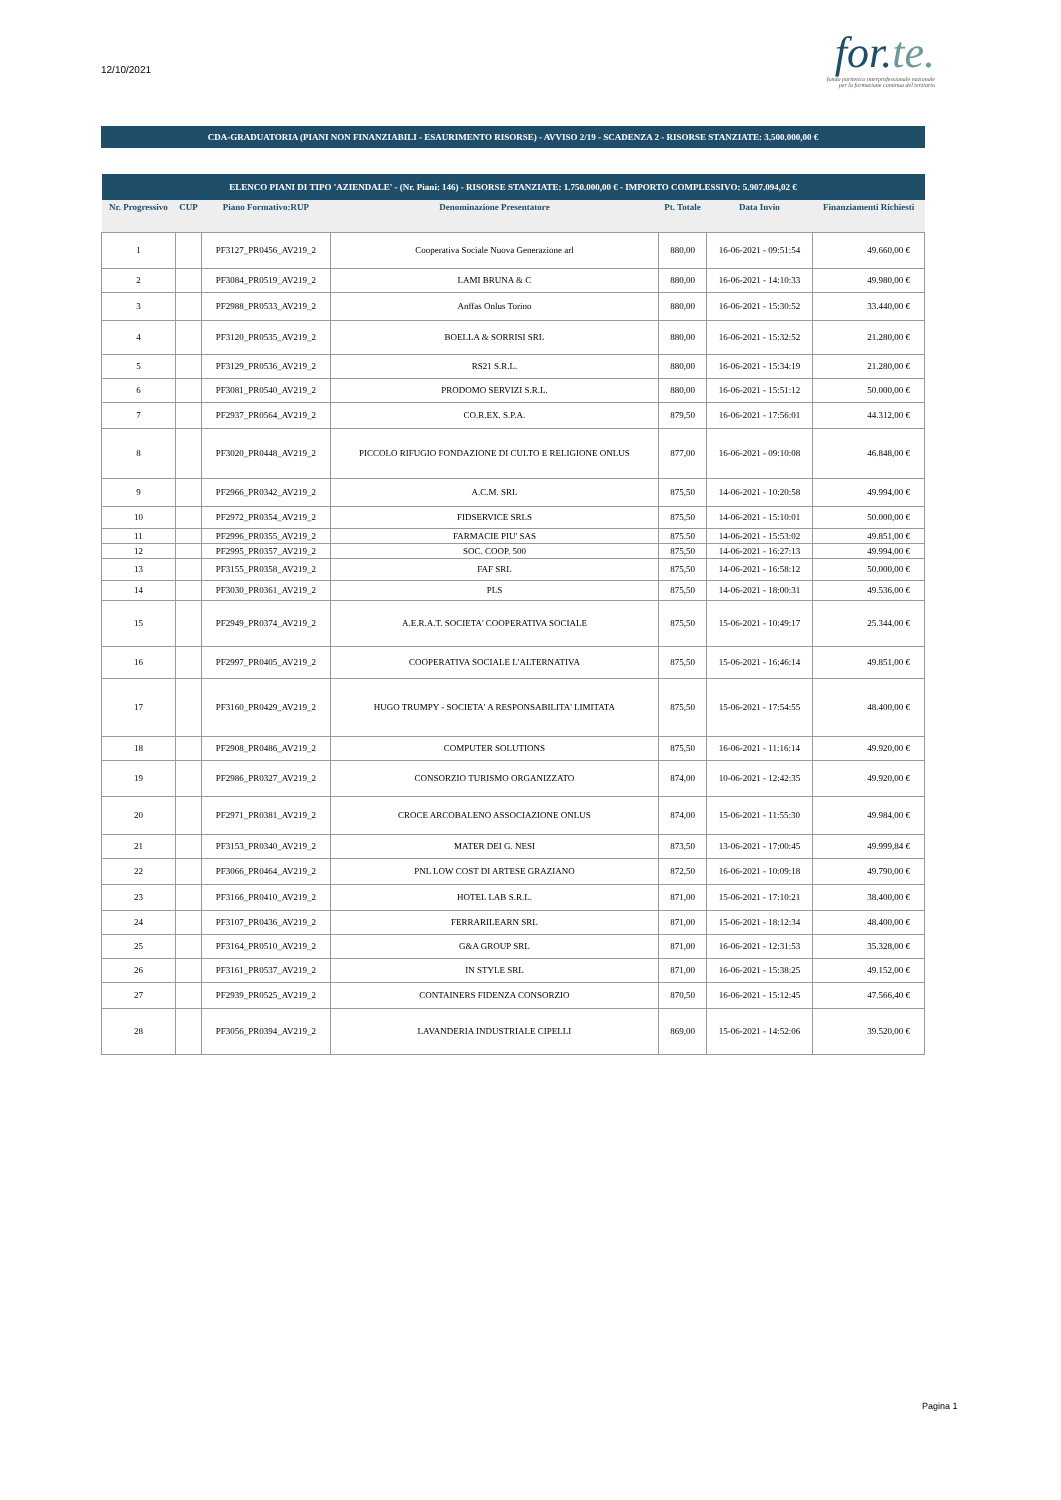12/10/2021
for.te.
fondo paritetico interprofessionale nazionale
per la formazione continua del terziario
CDA-GRADUATORIA (PIANI NON FINANZIABILI - ESAURIMENTO RISORSE) - AVVISO 2/19 - SCADENZA 2 - RISORSE STANZIATE: 3.500.000,00 €
| ELENCO PIANI DI TIPO 'AZIENDALE' - (Nr. Piani: 146) - RISORSE STANZIATE: 1.750.000,00 € - IMPORTO COMPLESSIVO: 5.907.094,02 € | | | | | | |
| --- | --- | --- | --- | --- | --- | --- |
| Nr. Progressivo | CUP | Piano Formativo:RUP | Denominazione Presentatore | Pt. Totale | Data Invio | Finanziamenti Richiesti |
| 1 | | PF3127_PR0456_AV219_2 | Cooperativa Sociale Nuova Generazione arl | 880,00 | 16-06-2021 - 09:51:54 | 49.660,00 € |
| 2 | | PF3084_PR0519_AV219_2 | LAMI BRUNA & C | 880,00 | 16-06-2021 - 14:10:33 | 49.980,00 € |
| 3 | | PF2988_PR0533_AV219_2 | Anffas Onlus Torino | 880,00 | 16-06-2021 - 15:30:52 | 33.440,00 € |
| 4 | | PF3120_PR0535_AV219_2 | BOELLA & SORRISI SRL | 880,00 | 16-06-2021 - 15:32:52 | 21.280,00 € |
| 5 | | PF3129_PR0536_AV219_2 | RS21 S.R.L. | 880,00 | 16-06-2021 - 15:34:19 | 21.280,00 € |
| 6 | | PF3081_PR0540_AV219_2 | PRODOMO SERVIZI S.R.L. | 880,00 | 16-06-2021 - 15:51:12 | 50.000,00 € |
| 7 | | PF2937_PR0564_AV219_2 | CO.R.EX. S.P.A. | 879,50 | 16-06-2021 - 17:56:01 | 44.312,00 € |
| 8 | | PF3020_PR0448_AV219_2 | PICCOLO RIFUGIO FONDAZIONE DI CULTO E RELIGIONE ONLUS | 877,00 | 16-06-2021 - 09:10:08 | 46.848,00 € |
| 9 | | PF2966_PR0342_AV219_2 | A.C.M. SRL | 875,50 | 14-06-2021 - 10:20:58 | 49.994,00 € |
| 10 | | PF2972_PR0354_AV219_2 | FIDSERVICE SRLS | 875,50 | 14-06-2021 - 15:10:01 | 50.000,00 € |
| 11 | | PF2996_PR0355_AV219_2 | FARMACIE PIU' SAS | 875.50 | 14-06-2021 - 15:53:02 | 49.851,00 € |
| 12 | | PF2995_PR0357_AV219_2 | SOC. COOP. 500 | 875,50 | 14-06-2021 - 16:27:13 | 49.994,00 € |
| 13 | | PF3155_PR0358_AV219_2 | FAF SRL | 875,50 | 14-06-2021 - 16:58:12 | 50.000,00 € |
| 14 | | PF3030_PR0361_AV219_2 | PLS | 875,50 | 14-06-2021 - 18:00:31 | 49.536,00 € |
| 15 | | PF2949_PR0374_AV219_2 | A.E.R.A.T. SOCIETA' COOPERATIVA SOCIALE | 875,50 | 15-06-2021 - 10:49:17 | 25.344,00 € |
| 16 | | PF2997_PR0405_AV219_2 | COOPERATIVA SOCIALE L'ALTERNATIVA | 875,50 | 15-06-2021 - 16:46:14 | 49.851,00 € |
| 17 | | PF3160_PR0429_AV219_2 | HUGO TRUMPY - SOCIETA' A RESPONSABILITA' LIMITATA | 875,50 | 15-06-2021 - 17:54:55 | 48.400,00 € |
| 18 | | PF2908_PR0486_AV219_2 | COMPUTER SOLUTIONS | 875,50 | 16-06-2021 - 11:16:14 | 49.920,00 € |
| 19 | | PF2986_PR0327_AV219_2 | CONSORZIO TURISMO ORGANIZZATO | 874,00 | 10-06-2021 - 12:42:35 | 49.920,00 € |
| 20 | | PF2971_PR0381_AV219_2 | CROCE ARCOBALENO ASSOCIAZIONE ONLUS | 874,00 | 15-06-2021 - 11:55:30 | 49.984,00 € |
| 21 | | PF3153_PR0340_AV219_2 | MATER DEI G. NESI | 873,50 | 13-06-2021 - 17:00:45 | 49.999,84 € |
| 22 | | PF3066_PR0464_AV219_2 | PNL LOW COST DI ARTESE GRAZIANO | 872,50 | 16-06-2021 - 10:09:18 | 49.790,00 € |
| 23 | | PF3166_PR0410_AV219_2 | HOTEL LAB S.R.L. | 871,00 | 15-06-2021 - 17:10:21 | 38.400,00 € |
| 24 | | PF3107_PR0436_AV219_2 | FERRARILEARN SRL | 871,00 | 15-06-2021 - 18:12:34 | 48.400,00 € |
| 25 | | PF3164_PR0510_AV219_2 | G&A GROUP SRL | 871,00 | 16-06-2021 - 12:31:53 | 35.328,00 € |
| 26 | | PF3161_PR0537_AV219_2 | IN STYLE SRL | 871,00 | 16-06-2021 - 15:38:25 | 49.152,00 € |
| 27 | | PF2939_PR0525_AV219_2 | CONTAINERS FIDENZA CONSORZIO | 870,50 | 16-06-2021 - 15:12:45 | 47.566,40 € |
| 28 | | PF3056_PR0394_AV219_2 | LAVANDERIA INDUSTRIALE CIPELLI | 869,00 | 15-06-2021 - 14:52:06 | 39.520,00 € |
Pagina 1